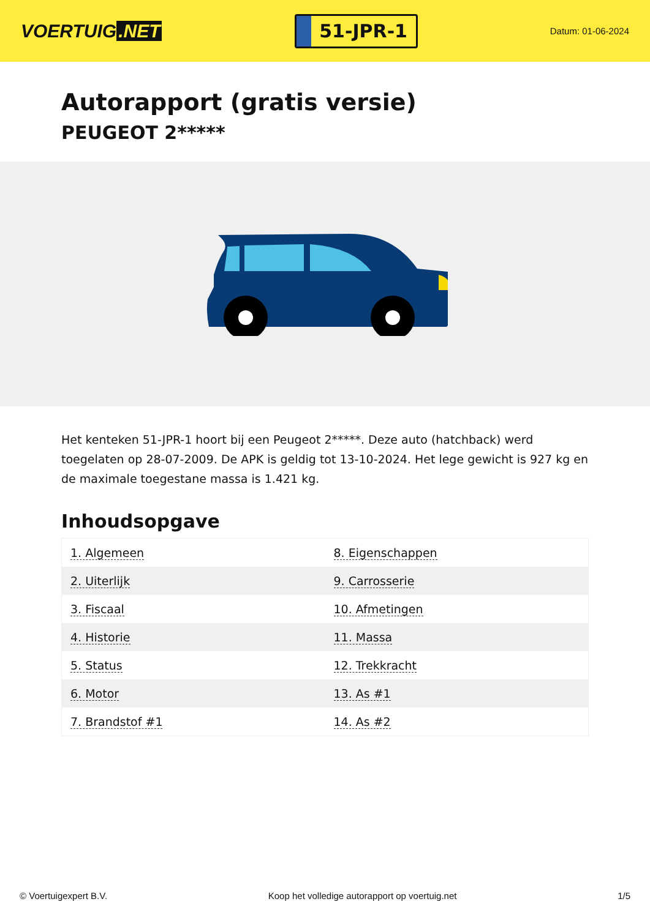VOERTUIG.NET
51-JPR-1
Datum: 01-06-2024
Autorapport (gratis versie)
PEUGEOT 2*****
Het kenteken 51-JPR-1 hoort bij een Peugeot 2*****. Deze auto (hatchback) werd toegelaten op 28-07-2009. De APK is geldig tot 13-10-2024. Het lege gewicht is 927 kg en de maximale toegestane massa is 1.421 kg.
Inhoudsopgave
| 1. Algemeen | 8. Eigenschappen |
| 2. Uiterlijk | 9. Carrosserie |
| 3. Fiscaal | 10. Afmetingen |
| 4. Historie | 11. Massa |
| 5. Status | 12. Trekkracht |
| 6. Motor | 13. As #1 |
| 7. Brandstof #1 | 14. As #2 |
© Voertuigexpert B.V. Koop het volledige autorapport op voertuig.net 1/5